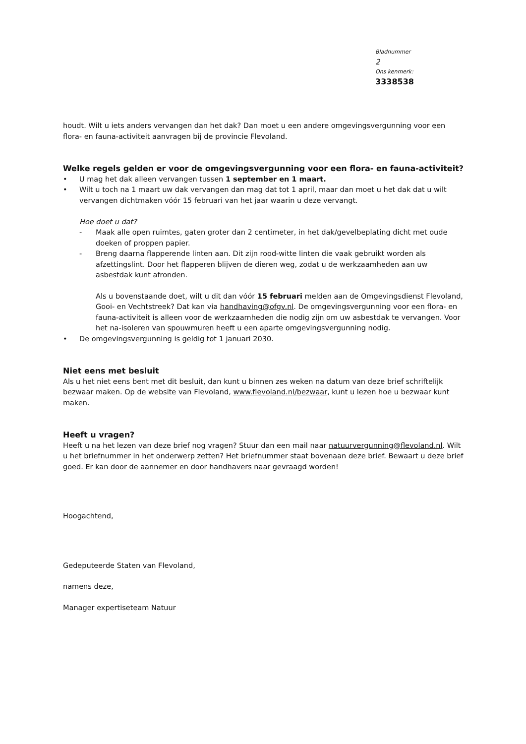Bladnummer
2
Ons kenmerk:
3338538
houdt. Wilt u iets anders vervangen dan het dak? Dan moet u een andere omgevingsvergunning voor een flora- en fauna-activiteit aanvragen bij de provincie Flevoland.
Welke regels gelden er voor de omgevingsvergunning voor een flora- en fauna-activiteit?
• U mag het dak alleen vervangen tussen 1 september en 1 maart.
• Wilt u toch na 1 maart uw dak vervangen dan mag dat tot 1 april, maar dan moet u het dak dat u wilt vervangen dichtmaken vóór 15 februari van het jaar waarin u deze vervangt.
Hoe doet u dat?
- Maak alle open ruimtes, gaten groter dan 2 centimeter, in het dak/gevelbeplating dicht met oude doeken of proppen papier.
- Breng daarna flapperende linten aan. Dit zijn rood-witte linten die vaak gebruikt worden als afzettingslint. Door het flapperen blijven de dieren weg, zodat u de werkzaamheden aan uw asbestdak kunt afronden.
Als u bovenstaande doet, wilt u dit dan vóór 15 februari melden aan de Omgevingsdienst Flevoland, Gooi- en Vechtstreek? Dat kan via handhaving@ofgv.nl. De omgevingsvergunning voor een flora- en fauna-activiteit is alleen voor de werkzaamheden die nodig zijn om uw asbestdak te vervangen. Voor het na-isoleren van spouwmuren heeft u een aparte omgevingsvergunning nodig.
• De omgevingsvergunning is geldig tot 1 januari 2030.
Niet eens met besluit
Als u het niet eens bent met dit besluit, dan kunt u binnen zes weken na datum van deze brief schriftelijk bezwaar maken. Op de website van Flevoland, www.flevoland.nl/bezwaar, kunt u lezen hoe u bezwaar kunt maken.
Heeft u vragen?
Heeft u na het lezen van deze brief nog vragen? Stuur dan een mail naar natuurvergunning@flevoland.nl. Wilt u het briefnummer in het onderwerp zetten? Het briefnummer staat bovenaan deze brief. Bewaart u deze brief goed. Er kan door de aannemer en door handhavers naar gevraagd worden!
Hoogachtend,
Gedeputeerde Staten van Flevoland,
namens deze,
Manager expertiseteam Natuur